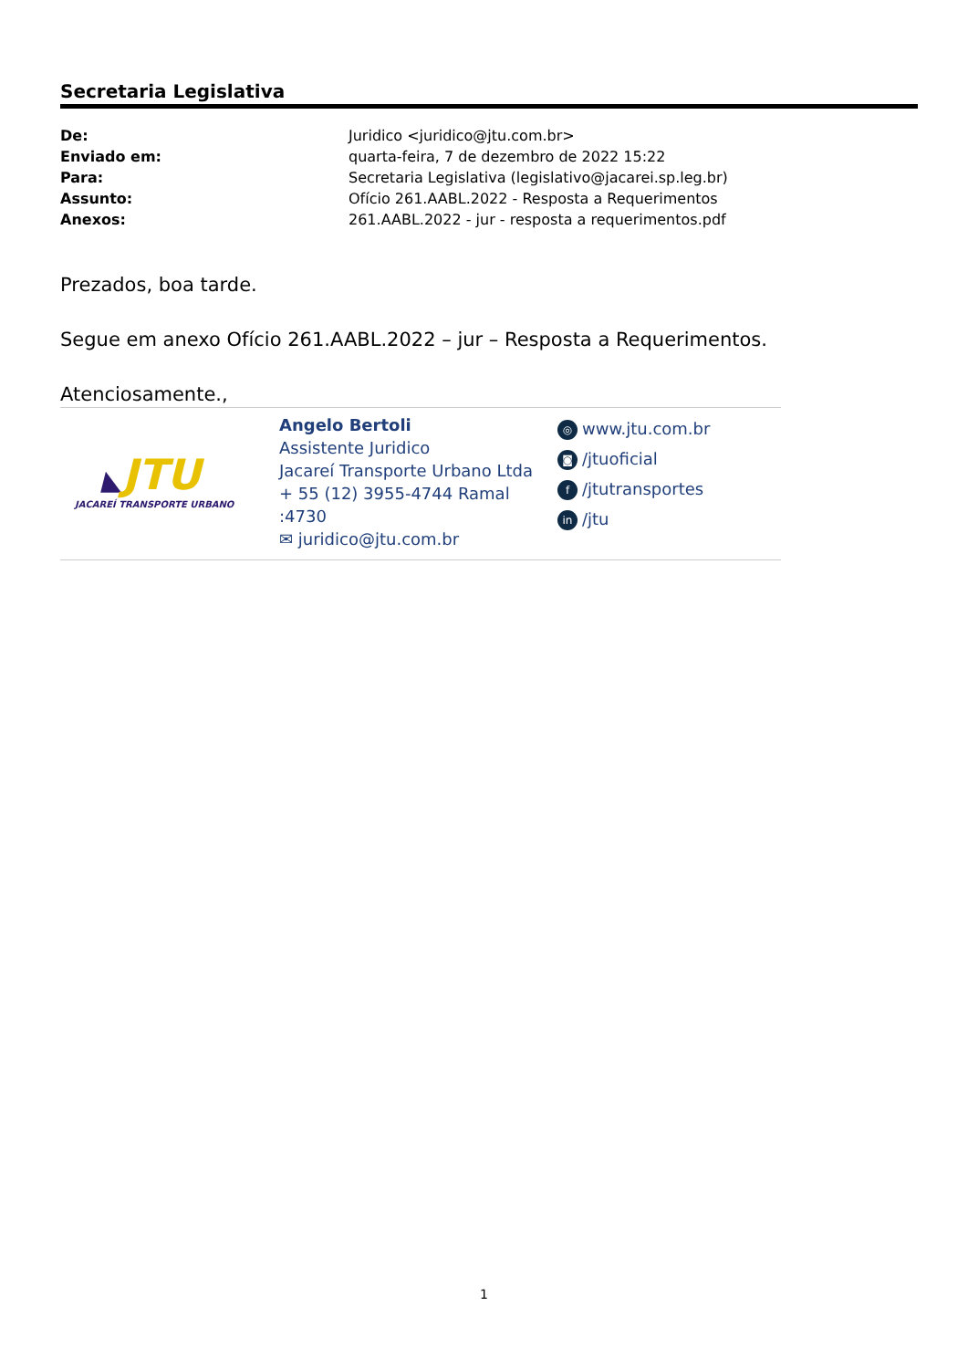Secretaria Legislativa
| De: | Juridico <juridico@jtu.com.br> |
| Enviado em: | quarta-feira, 7 de dezembro de 2022 15:22 |
| Para: | Secretaria Legislativa (legislativo@jacarei.sp.leg.br) |
| Assunto: | Ofício 261.AABL.2022 - Resposta a Requerimentos |
| Anexos: | 261.AABL.2022 - jur - resposta a requerimentos.pdf |
Prezados, boa tarde.
Segue em anexo Ofício 261.AABL.2022 – jur – Resposta a Requerimentos.
Atenciosamente.,
◣JTU
JACAREÍ TRANSPORTE URBANO
Angelo Bertoli
Assistente Juridico
Jacareí Transporte Urbano Ltda
+ 55 (12) 3955-4744 Ramal :4730
✉ juridico@jtu.com.br
◎ www.jtu.com.br
◙ /jtuoficial
f /jtutransportes
in /jtu
1